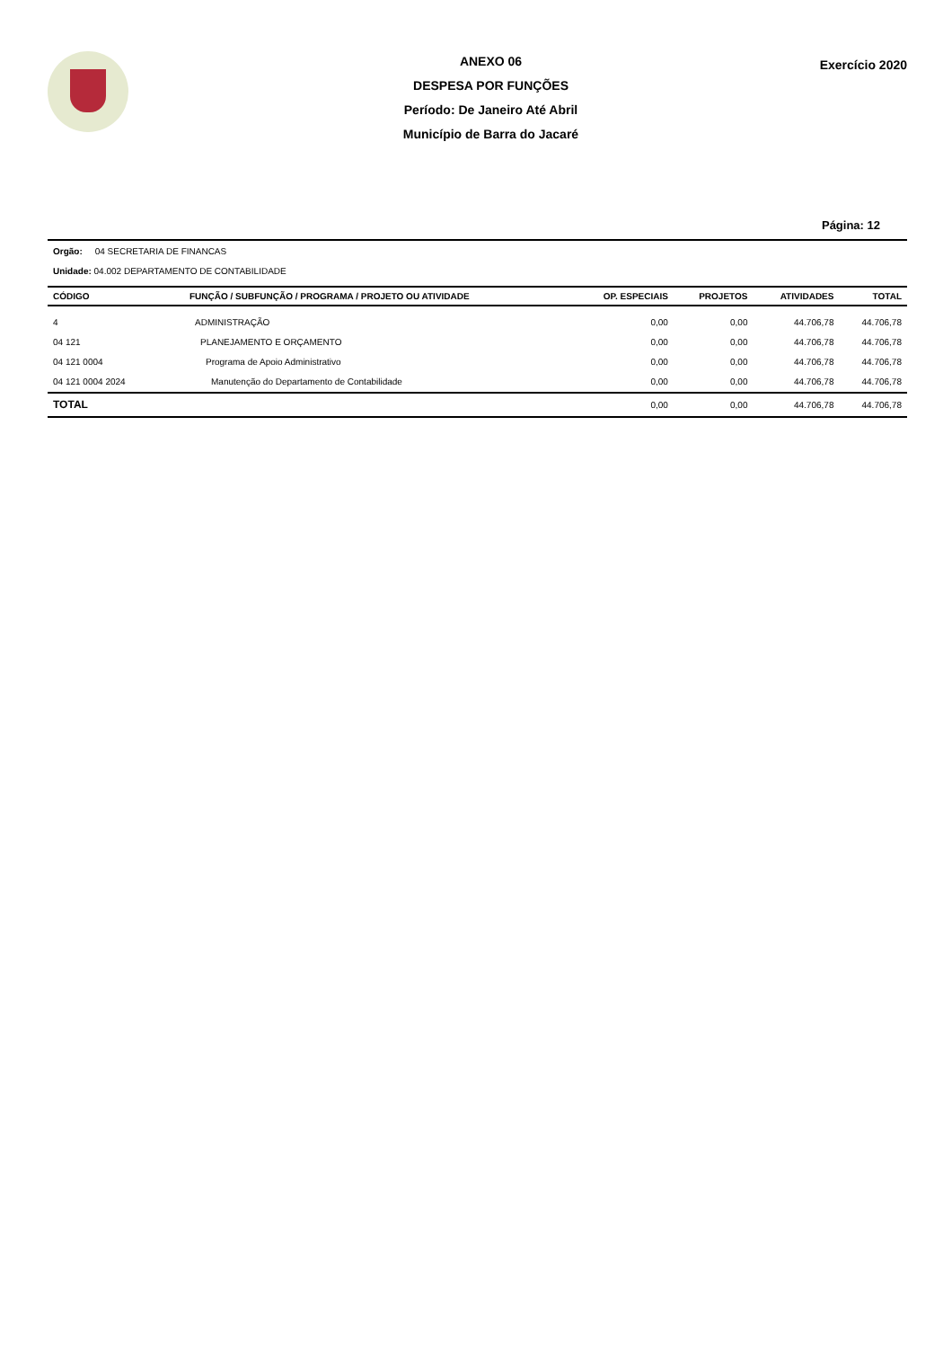ANEXO 06
DESPESA POR FUNÇÕES
Período: De Janeiro Até Abril
Município de Barra do Jacaré
Exercício 2020
Página: 12
Orgão: 04 SECRETARIA DE FINANCAS
Unidade: 04.002 DEPARTAMENTO DE CONTABILIDADE
| CÓDIGO | FUNÇÃO / SUBFUNÇÃO / PROGRAMA / PROJETO OU ATIVIDADE | OP. ESPECIAIS | PROJETOS | ATIVIDADES | TOTAL |
| --- | --- | --- | --- | --- | --- |
| 4 | ADMINISTRAÇÃO | 0,00 | 0,00 | 44.706,78 | 44.706,78 |
| 04 121 | PLANEJAMENTO E ORÇAMENTO | 0,00 | 0,00 | 44.706,78 | 44.706,78 |
| 04 121 0004 | Programa de Apoio Administrativo | 0,00 | 0,00 | 44.706,78 | 44.706,78 |
| 04 121 0004 2024 | Manutenção do Departamento de Contabilidade | 0,00 | 0,00 | 44.706,78 | 44.706,78 |
| TOTAL | | 0,00 | 0,00 | 44.706,78 | 44.706,78 |